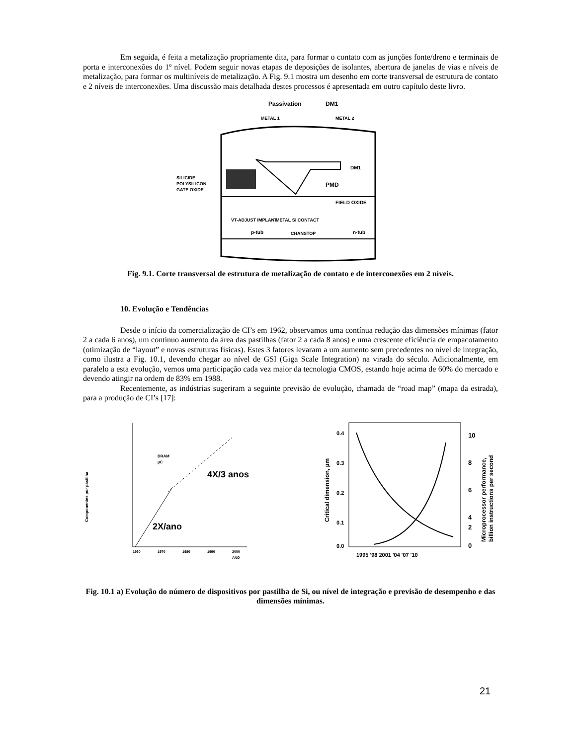Em seguida, é feita a metalização propriamente dita, para formar o contato com as junções fonte/dreno e terminais de porta e interconexões do 1º nível. Podem seguir novas etapas de deposições de isolantes, abertura de janelas de vias e níveis de metalização, para formar os multiníveis de metalização. A Fig. 9.1 mostra um desenho em corte transversal de estrutura de contato e 2 níveis de interconexões. Uma discussão mais detalhada destes processos é apresentada em outro capítulo deste livro.
Passivation
DM1
METAL 1
METAL 2
PMD
FIELD OXIDE
DM1
SILICIDE
POLYSILICON
GATE OXIDE
VT-ADJUST IMPLANT
METAL Si CONTACT
p-tub
CHANSTOP
n-tub
Fig. 9.1. Corte transversal de estrutura de metalização de contato e de interconexões em 2 níveis.
10. Evolução e Tendências
Desde o início da comercialização de CI’s em 1962, observamos uma contínua redução das dimensões mínimas (fator 2 a cada 6 anos), um contínuo aumento da área das pastilhas (fator 2 a cada 8 anos) e uma crescente eficiência de empacotamento (otimização de “layout” e novas estruturas físicas). Estes 3 fatores levaram a um aumento sem precedentes no nível de integração, como ilustra a Fig. 10.1, devendo chegar ao nível de GSI (Giga Scale Integration) na virada do século. Adicionalmente, em paralelo a esta evolução, vemos uma participação cada vez maior da tecnologia CMOS, estando hoje acima de 60% do mercado e devendo atingir na ordem de 83% em 1988.
Recentemente, as indústrias sugeriram a seguinte previsão de evolução, chamada de “road map” (mapa da estrada), para a produção de CI’s [17]:
Componentes por pastilha
DRAM
µC
4X/3 anos
2X/ano
1960
1970
1980
1990
2000
ANO
0.4
0.3
0.2
0.1
0.0
10
8
6
4
2
0
1995 '98 2001 '04 '07 '10
Critical dimension, µm
Microprocessor performance,
billion instructions per second
Fig. 10.1 a) Evolução do número de dispositivos por pastilha de Si, ou nível de integração e previsão de desempenho e das dimensões mínimas.
21